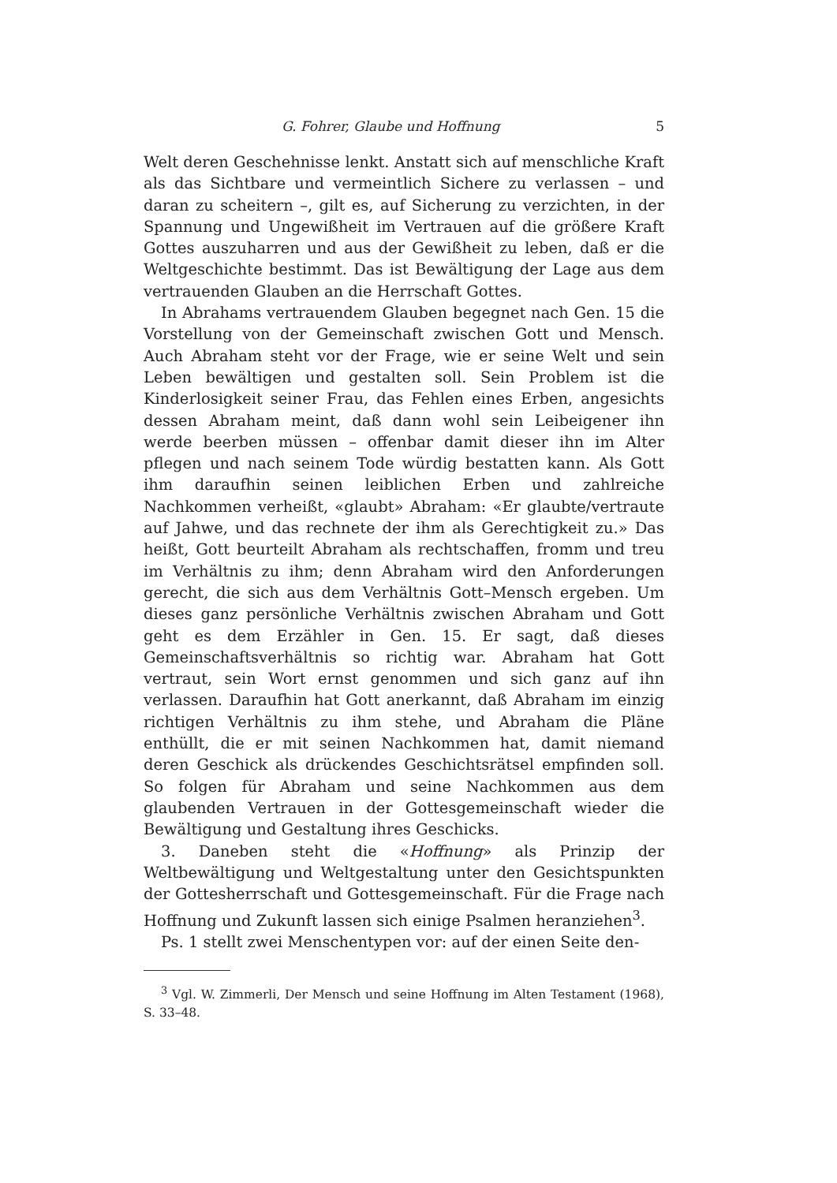G. Fohrer, Glaube und Hoffnung 5
Welt deren Geschehnisse lenkt. Anstatt sich auf menschliche Kraft als das Sichtbare und vermeintlich Sichere zu verlassen – und daran zu scheitern –, gilt es, auf Sicherung zu verzichten, in der Spannung und Ungewißheit im Vertrauen auf die größere Kraft Gottes auszuharren und aus der Gewißheit zu leben, daß er die Weltgeschichte bestimmt. Das ist Bewältigung der Lage aus dem vertrauenden Glauben an die Herrschaft Gottes.
In Abrahams vertrauendem Glauben begegnet nach Gen. 15 die Vorstellung von der Gemeinschaft zwischen Gott und Mensch. Auch Abraham steht vor der Frage, wie er seine Welt und sein Leben bewältigen und gestalten soll. Sein Problem ist die Kinderlosigkeit seiner Frau, das Fehlen eines Erben, angesichts dessen Abraham meint, daß dann wohl sein Leibeigener ihn werde beerben müssen – offenbar damit dieser ihn im Alter pflegen und nach seinem Tode würdig bestatten kann. Als Gott ihm daraufhin seinen leiblichen Erben und zahlreiche Nachkommen verheißt, «glaubt» Abraham: «Er glaubte/vertraute auf Jahwe, und das rechnete der ihm als Gerechtigkeit zu.» Das heißt, Gott beurteilt Abraham als rechtschaffen, fromm und treu im Verhältnis zu ihm; denn Abraham wird den Anforderungen gerecht, die sich aus dem Verhältnis Gott–Mensch ergeben. Um dieses ganz persönliche Verhältnis zwischen Abraham und Gott geht es dem Erzähler in Gen. 15. Er sagt, daß dieses Gemeinschaftsverhältnis so richtig war. Abraham hat Gott vertraut, sein Wort ernst genommen und sich ganz auf ihn verlassen. Daraufhin hat Gott anerkannt, daß Abraham im einzig richtigen Verhältnis zu ihm stehe, und Abraham die Pläne enthüllt, die er mit seinen Nachkommen hat, damit niemand deren Geschick als drückendes Geschichtsrätsel empfinden soll. So folgen für Abraham und seine Nachkommen aus dem glaubenden Vertrauen in der Gottesgemeinschaft wieder die Bewältigung und Gestaltung ihres Geschicks.
3. Daneben steht die «Hoffnung» als Prinzip der Weltbewältigung und Weltgestaltung unter den Gesichtspunkten der Gottesherrschaft und Gottesgemeinschaft. Für die Frage nach Hoffnung und Zukunft lassen sich einige Psalmen heranziehen<sup>3</sup>.
Ps. 1 stellt zwei Menschentypen vor: auf der einen Seite den-
<sup>3</sup> Vgl. W. Zimmerli, Der Mensch und seine Hoffnung im Alten Testament (1968), S. 33–48.